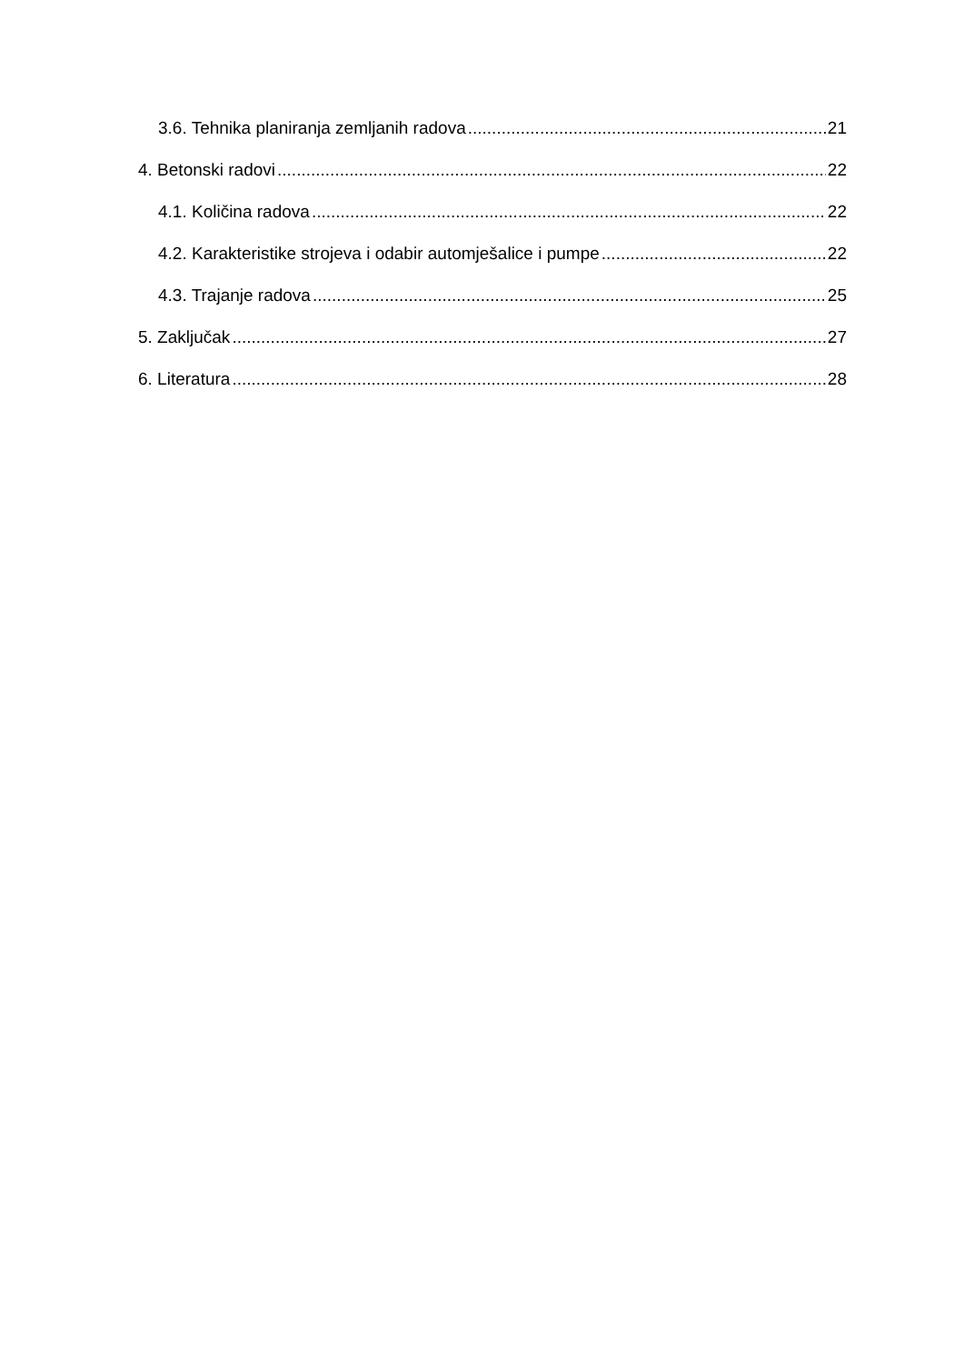3.6. Tehnika planiranja zemljanih radova 21
4. Betonski radovi 22
4.1. Količina radova 22
4.2. Karakteristike strojeva i odabir automješalice i pumpe 22
4.3. Trajanje radova 25
5. Zaključak 27
6. Literatura 28